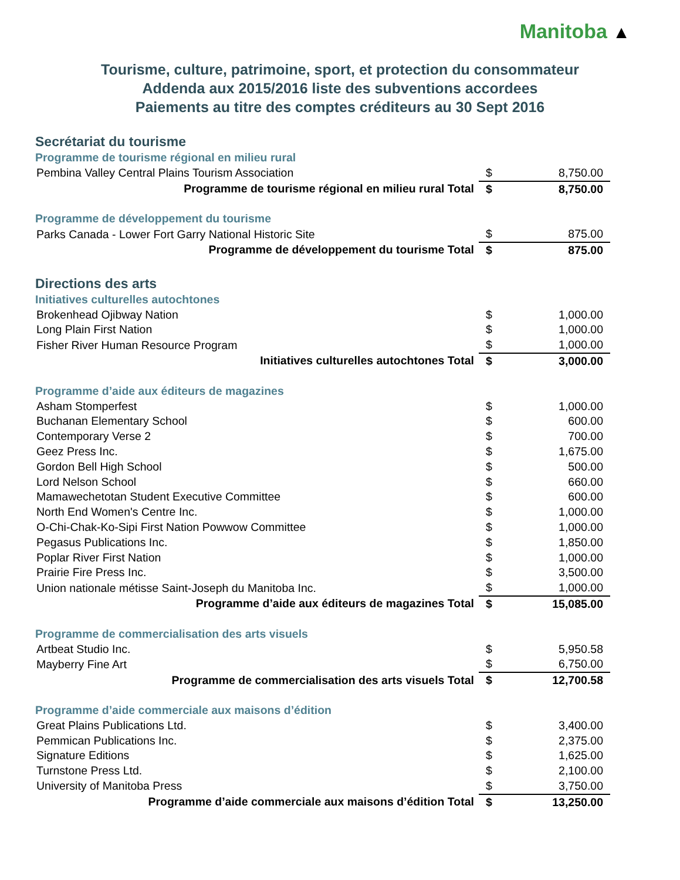Manitoba ▲
Tourisme, culture, patrimoine, sport, et protection du consommateur
Addenda aux 2015/2016 liste des subventions accordees
Paiements au titre des comptes créditeurs au 30 Sept 2016
Secrétariat du tourisme
| Programme de tourisme régional en milieu rural | | |
| Pembina Valley Central Plains Tourism Association | $ | 8,750.00 |
| Programme de tourisme régional en milieu rural Total | $ | 8,750.00 |
| Programme de développement du tourisme | | |
| Parks Canada - Lower Fort Garry National Historic Site | $ | 875.00 |
| Programme de développement du tourisme Total | $ | 875.00 |
Directions des arts
| Initiatives culturelles autochtones | | |
| Brokenhead Ojibway Nation | $ | 1,000.00 |
| Long Plain First Nation | $ | 1,000.00 |
| Fisher River Human Resource Program | $ | 1,000.00 |
| Initiatives culturelles autochtones Total | $ | 3,000.00 |
| Programme d’aide aux éditeurs de magazines | | |
| Asham Stomperfest | $ | 1,000.00 |
| Buchanan Elementary School | $ | 600.00 |
| Contemporary Verse 2 | $ | 700.00 |
| Geez Press Inc. | $ | 1,675.00 |
| Gordon Bell High School | $ | 500.00 |
| Lord Nelson School | $ | 660.00 |
| Mamawechetotan Student Executive Committee | $ | 600.00 |
| North End Women's Centre Inc. | $ | 1,000.00 |
| O-Chi-Chak-Ko-Sipi First Nation Powwow Committee | $ | 1,000.00 |
| Pegasus Publications Inc. | $ | 1,850.00 |
| Poplar River First Nation | $ | 1,000.00 |
| Prairie Fire Press Inc. | $ | 3,500.00 |
| Union nationale métisse Saint-Joseph du Manitoba Inc. | $ | 1,000.00 |
| Programme d’aide aux éditeurs de magazines Total | $ | 15,085.00 |
| Programme de commercialisation des arts visuels | | |
| Artbeat Studio Inc. | $ | 5,950.58 |
| Mayberry Fine Art | $ | 6,750.00 |
| Programme de commercialisation des arts visuels Total | $ | 12,700.58 |
| Programme d’aide commerciale aux maisons d’édition | | |
| Great Plains Publications Ltd. | $ | 3,400.00 |
| Pemmican Publications Inc. | $ | 2,375.00 |
| Signature Editions | $ | 1,625.00 |
| Turnstone Press Ltd. | $ | 2,100.00 |
| University of Manitoba Press | $ | 3,750.00 |
| Programme d’aide commerciale aux maisons d’édition Total | $ | 13,250.00 |